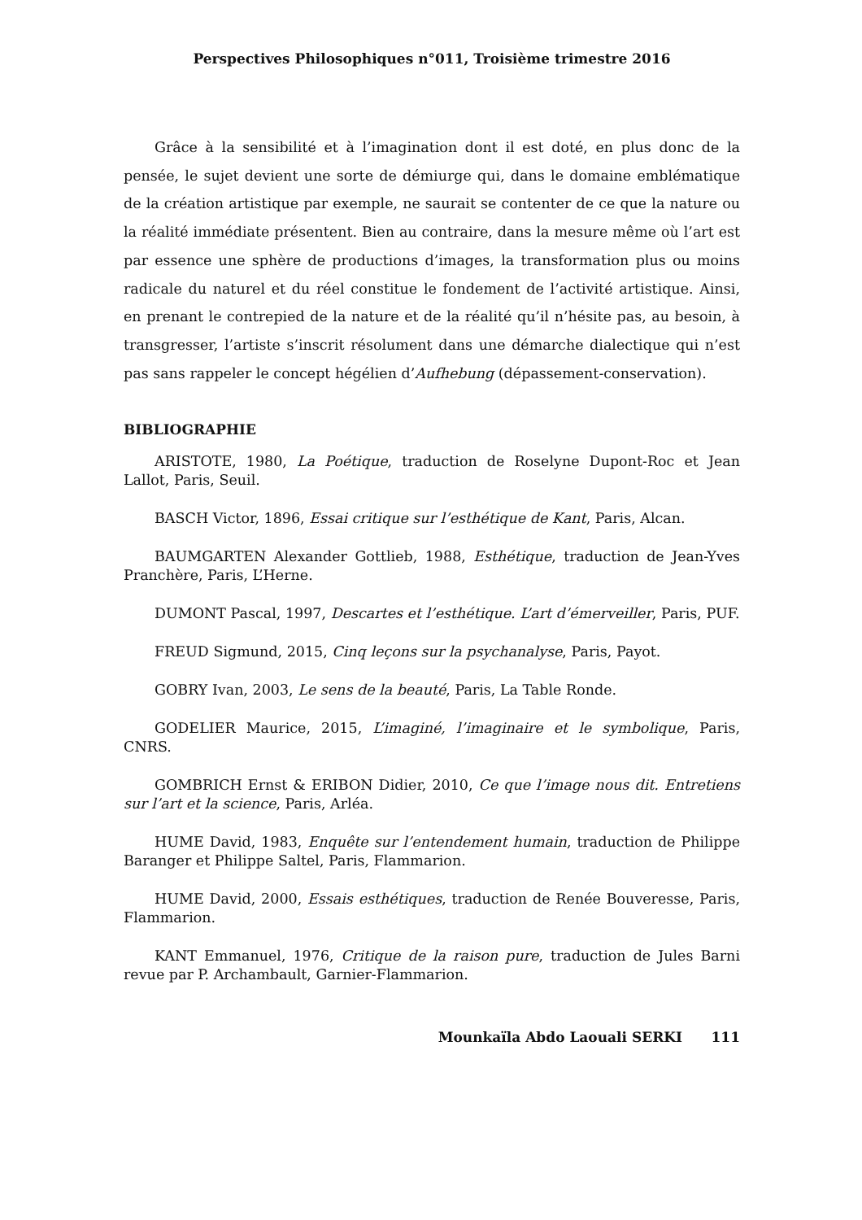Perspectives Philosophiques n°011, Troisième trimestre 2016
Grâce à la sensibilité et à l’imagination dont il est doté, en plus donc de la pensée, le sujet devient une sorte de démiurge qui, dans le domaine emblématique de la création artistique par exemple, ne saurait se contenter de ce que la nature ou la réalité immédiate présentent. Bien au contraire, dans la mesure même où l’art est par essence une sphère de productions d’images, la transformation plus ou moins radicale du naturel et du réel constitue le fondement de l’activité artistique. Ainsi, en prenant le contrepied de la nature et de la réalité qu’il n’hésite pas, au besoin, à transgresser, l’artiste s’inscrit résolument dans une démarche dialectique qui n’est pas sans rappeler le concept hégélien d’Aufhebung (dépassement-conservation).
BIBLIOGRAPHIE
ARISTOTE, 1980, La Poétique, traduction de Roselyne Dupont-Roc et Jean Lallot, Paris, Seuil.
BASCH Victor, 1896, Essai critique sur l’esthétique de Kant, Paris, Alcan.
BAUMGARTEN Alexander Gottlieb, 1988, Esthétique, traduction de Jean-Yves Pranchère, Paris, L’Herne.
DUMONT Pascal, 1997, Descartes et l’esthétique. L’art d’émerveiller, Paris, PUF.
FREUD Sigmund, 2015, Cinq leçons sur la psychanalyse, Paris, Payot.
GOBRY Ivan, 2003, Le sens de la beauté, Paris, La Table Ronde.
GODELIER Maurice, 2015, L’imaginé, l’imaginaire et le symbolique, Paris, CNRS.
GOMBRICH Ernst & ERIBON Didier, 2010, Ce que l’image nous dit. Entretiens sur l’art et la science, Paris, Arléa.
HUME David, 1983, Enquête sur l’entendement humain, traduction de Philippe Baranger et Philippe Saltel, Paris, Flammarion.
HUME David, 2000, Essais esthétiques, traduction de Renée Bouveresse, Paris, Flammarion.
KANT Emmanuel, 1976, Critique de la raison pure, traduction de Jules Barni revue par P. Archambault, Garnier-Flammarion.
Mounkaïla Abdo Laouali SERKI 111